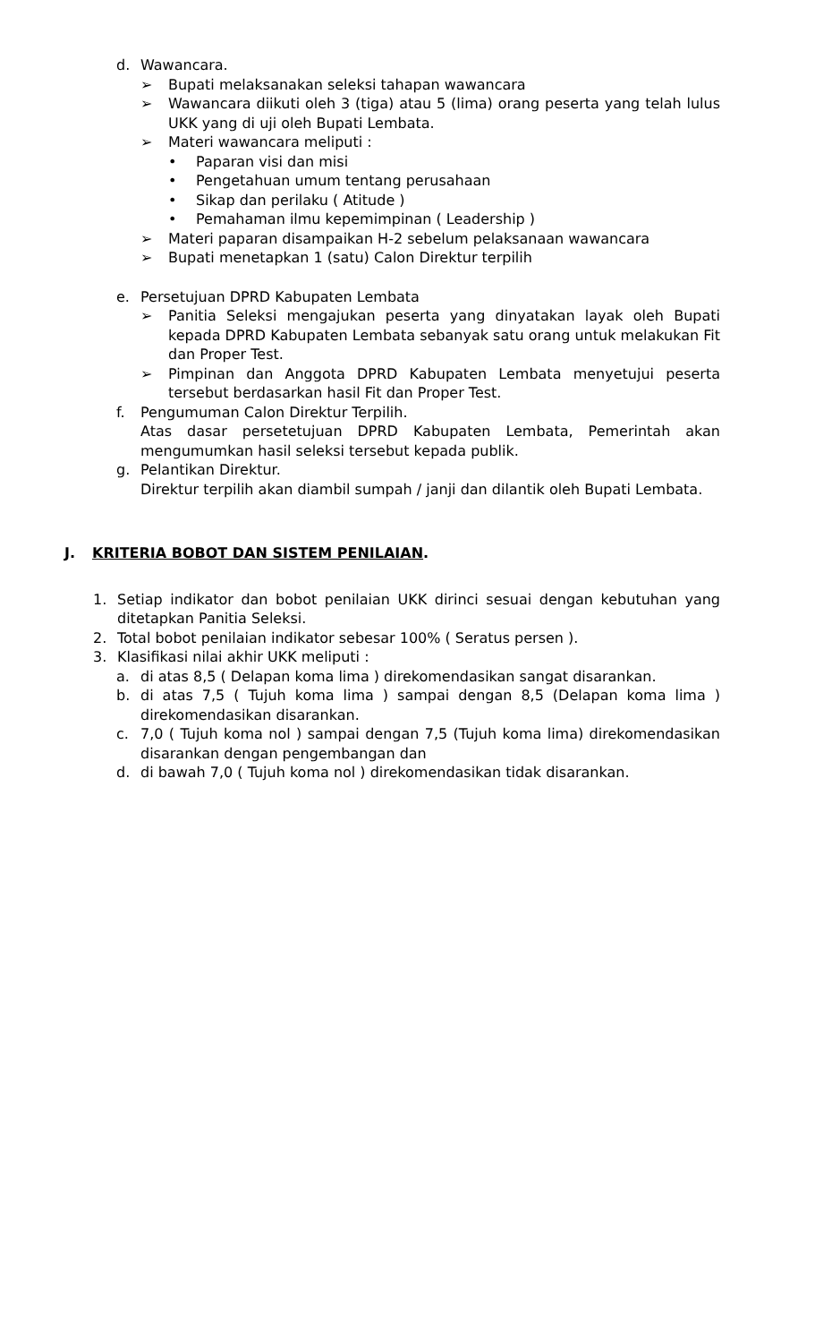d. Wawancara.
➢ Bupati melaksanakan seleksi tahapan wawancara
➢ Wawancara diikuti oleh 3 (tiga) atau 5 (lima) orang peserta yang telah lulus UKK yang di uji oleh Bupati Lembata.
➢ Materi wawancara meliputi :
• Paparan visi dan misi
• Pengetahuan umum tentang perusahaan
• Sikap dan perilaku ( Atitude )
• Pemahaman ilmu kepemimpinan ( Leadership )
➢ Materi paparan disampaikan H-2 sebelum pelaksanaan wawancara
➢ Bupati menetapkan 1 (satu) Calon Direktur terpilih
e. Persetujuan DPRD Kabupaten Lembata
➢ Panitia Seleksi mengajukan peserta yang dinyatakan layak oleh Bupati kepada DPRD Kabupaten Lembata sebanyak satu orang untuk melakukan Fit dan Proper Test.
➢ Pimpinan dan Anggota DPRD Kabupaten Lembata menyetujui peserta tersebut berdasarkan hasil Fit dan Proper Test.
f. Pengumuman Calon Direktur Terpilih.
Atas dasar persetetujuan DPRD Kabupaten Lembata, Pemerintah akan mengumumkan hasil seleksi tersebut kepada publik.
g. Pelantikan Direktur.
Direktur terpilih akan diambil sumpah / janji dan dilantik oleh Bupati Lembata.
J. KRITERIA BOBOT DAN SISTEM PENILAIAN.
1. Setiap indikator dan bobot penilaian UKK dirinci sesuai dengan kebutuhan yang ditetapkan Panitia Seleksi.
2. Total bobot penilaian indikator sebesar 100% ( Seratus persen ).
3. Klasifikasi nilai akhir UKK meliputi :
a. di atas 8,5 ( Delapan koma lima ) direkomendasikan sangat disarankan.
b. di atas 7,5 ( Tujuh koma lima ) sampai dengan 8,5 (Delapan koma lima ) direkomendasikan disarankan.
c. 7,0 ( Tujuh koma nol ) sampai dengan 7,5 (Tujuh koma lima) direkomendasikan disarankan dengan pengembangan dan
d. di bawah 7,0 ( Tujuh koma nol ) direkomendasikan tidak disarankan.